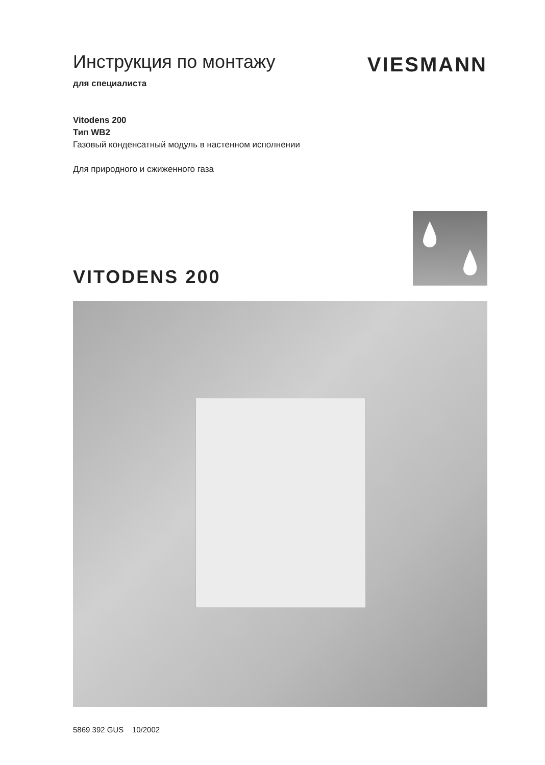Инструкция по монтажу
для специалиста
VIESMANN
Vitodens 200
Тип WB2
Газовый конденсатный модуль в настенном исполнении
Для природного и сжиженного газа
VITODENS 200
5869 392 GUS 10/2002